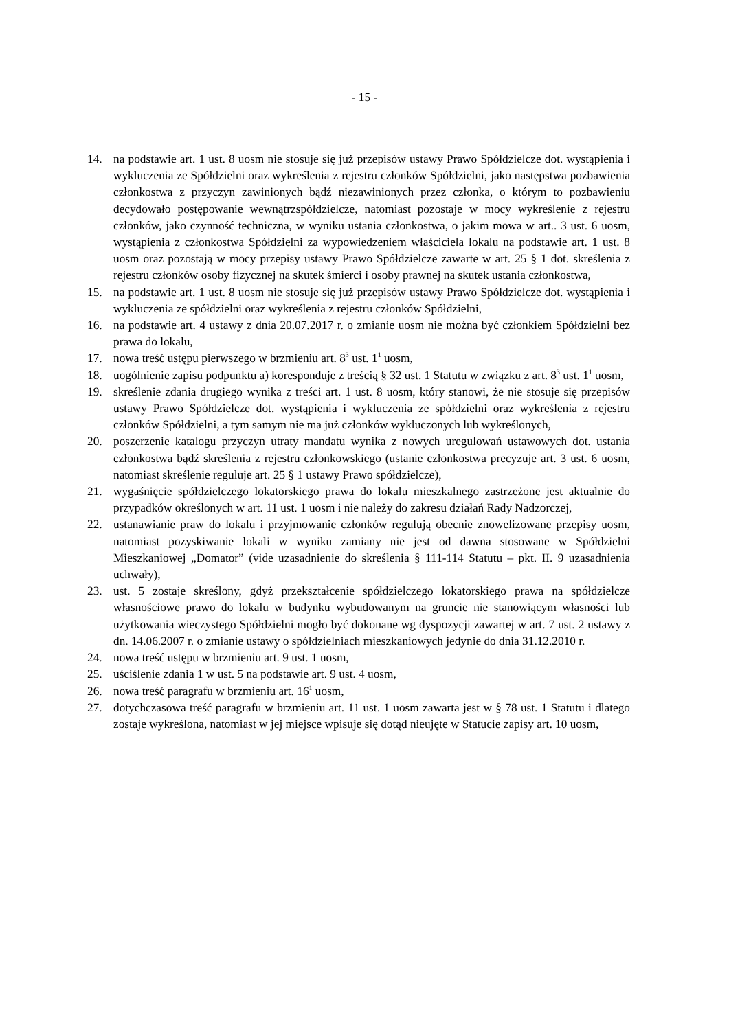- 15 -
14. na podstawie art. 1 ust. 8 uosm nie stosuje się już przepisów ustawy Prawo Spółdzielcze dot. wystąpienia i wykluczenia ze Spółdzielni oraz wykreślenia z rejestru członków Spółdzielni, jako następstwa pozbawienia członkostwa z przyczyn zawinionych bądź niezawinionych przez członka, o którym to pozbawieniu decydowało postępowanie wewnątrzspółdzielcze, natomiast pozostaje w mocy wykreślenie z rejestru członków, jako czynność techniczna, w wyniku ustania członkostwa, o jakim mowa w art.. 3 ust. 6 uosm, wystąpienia z członkostwa Spółdzielni za wypowiedzeniem właściciela lokalu na podstawie art. 1 ust. 8 uosm oraz pozostają w mocy przepisy ustawy Prawo Spółdzielcze zawarte w art. 25 § 1 dot. skreślenia z rejestru członków osoby fizycznej na skutek śmierci i osoby prawnej na skutek ustania członkostwa,
15. na podstawie art. 1 ust. 8 uosm nie stosuje się już przepisów ustawy Prawo Spółdzielcze dot. wystąpienia i wykluczenia ze spółdzielni oraz wykreślenia z rejestru członków Spółdzielni,
16. na podstawie art. 4 ustawy z dnia 20.07.2017 r. o zmianie uosm nie można być członkiem Spółdzielni bez prawa do lokalu,
17. nowa treść ustępu pierwszego w brzmieniu art. 8<sup>3</sup> ust. 1<sup>1</sup> uosm,
18. uogólnienie zapisu podpunktu a) koresponduje z treścią § 32 ust. 1 Statutu w związku z art. 8<sup>3</sup> ust. 1<sup>1</sup> uosm,
19. skreślenie zdania drugiego wynika z treści art. 1 ust. 8 uosm, który stanowi, że nie stosuje się przepisów ustawy Prawo Spółdzielcze dot. wystąpienia i wykluczenia ze spółdzielni oraz wykreślenia z rejestru członków Spółdzielni, a tym samym nie ma już członków wykluczonych lub wykreślonych,
20. poszerzenie katalogu przyczyn utraty mandatu wynika z nowych uregulowań ustawowych dot. ustania członkostwa bądź skreślenia z rejestru członkowskiego (ustanie członkostwa precyzuje art. 3 ust. 6 uosm, natomiast skreślenie reguluje art. 25 § 1 ustawy Prawo spółdzielcze),
21. wygaśnięcie spółdzielczego lokatorskiego prawa do lokalu mieszkalnego zastrzeżone jest aktualnie do przypadków określonych w art. 11 ust. 1 uosm i nie należy do zakresu działań Rady Nadzorczej,
22. ustanawianie praw do lokalu i przyjmowanie członków regulują obecnie znowelizowane przepisy uosm, natomiast pozyskiwanie lokali w wyniku zamiany nie jest od dawna stosowane w Spółdzielni Mieszkaniowej „Domator” (vide uzasadnienie do skreślenia § 111-114 Statutu – pkt. II. 9 uzasadnienia uchwały),
23. ust. 5 zostaje skreślony, gdyż przekształcenie spółdzielczego lokatorskiego prawa na spółdzielcze własnościowe prawo do lokalu w budynku wybudowanym na gruncie nie stanowiącym własności lub użytkowania wieczystego Spółdzielni mogło być dokonane wg dyspozycji zawartej w art. 7 ust. 2 ustawy z dn. 14.06.2007 r. o zmianie ustawy o spółdzielniach mieszkaniowych jedynie do dnia 31.12.2010 r.
24. nowa treść ustępu w brzmieniu art. 9 ust. 1 uosm,
25. uściślenie zdania 1 w ust. 5 na podstawie art. 9 ust. 4 uosm,
26. nowa treść paragrafu w brzmieniu art. 16<sup>1</sup> uosm,
27. dotychczasowa treść paragrafu w brzmieniu art. 11 ust. 1 uosm zawarta jest w § 78 ust. 1 Statutu i dlatego zostaje wykreślona, natomiast w jej miejsce wpisuje się dotąd nieujęte w Statucie zapisy art. 10 uosm,